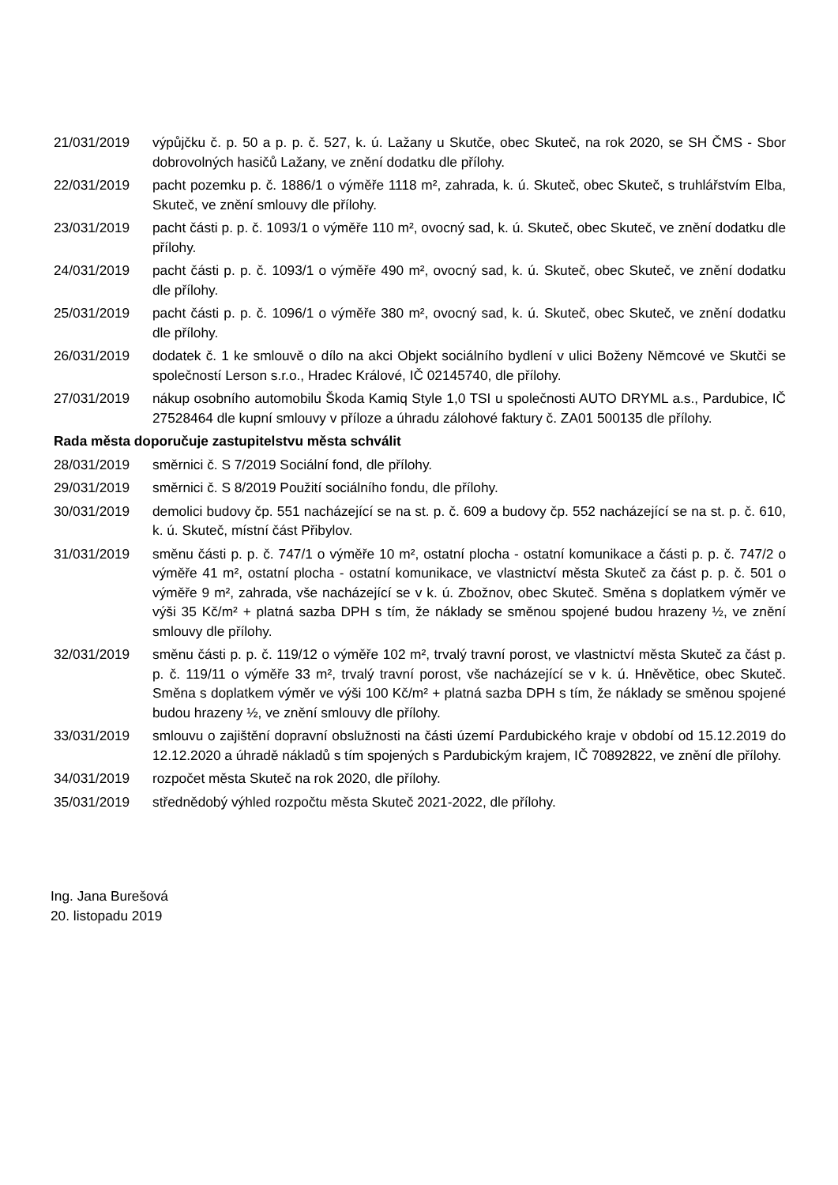21/031/2019 výpůjčku č. p. 50 a p. p. č. 527, k. ú. Lažany u Skutče, obec Skuteč, na rok 2020, se SH ČMS - Sbor dobrovolných hasičů Lažany, ve znění dodatku dle přílohy.
22/031/2019 pacht pozemku p. č. 1886/1 o výměře 1118 m², zahrada, k. ú. Skuteč, obec Skuteč, s truhlářstvím Elba, Skuteč, ve znění smlouvy dle přílohy.
23/031/2019 pacht části p. p. č. 1093/1 o výměře 110 m², ovocný sad, k. ú. Skuteč, obec Skuteč, ve znění dodatku dle přílohy.
24/031/2019 pacht části p. p. č. 1093/1 o výměře 490 m², ovocný sad, k. ú. Skuteč, obec Skuteč, ve znění dodatku dle přílohy.
25/031/2019 pacht části p. p. č. 1096/1 o výměře 380 m², ovocný sad, k. ú. Skuteč, obec Skuteč, ve znění dodatku dle přílohy.
26/031/2019 dodatek č. 1 ke smlouvě o dílo na akci Objekt sociálního bydlení v ulici Boženy Němcové ve Skutči se společností Lerson s.r.o., Hradec Králové, IČ 02145740, dle přílohy.
27/031/2019 nákup osobního automobilu Škoda Kamiq Style 1,0 TSI u společnosti AUTO DRYML a.s., Pardubice, IČ 27528464 dle kupní smlouvy v příloze a úhradu zálohové faktury č. ZA01 500135 dle přílohy.
Rada města doporučuje zastupitelstvu města schválit
28/031/2019 směrnici č. S 7/2019 Sociální fond, dle přílohy.
29/031/2019 směrnici č. S 8/2019 Použití sociálního fondu, dle přílohy.
30/031/2019 demolici budovy čp. 551 nacházející se na st. p. č. 609 a budovy čp. 552 nacházející se na st. p. č. 610, k. ú. Skuteč, místní část Přibylov.
31/031/2019 směnu části p. p. č. 747/1 o výměře 10 m², ostatní plocha - ostatní komunikace a části p. p. č. 747/2 o výměře 41 m², ostatní plocha - ostatní komunikace, ve vlastnictví města Skuteč za část p. p. č. 501 o výměře 9 m², zahrada, vše nacházející se v k. ú. Zbožnov, obec Skuteč. Směna s doplatkem výměr ve výši 35 Kč/m² + platná sazba DPH s tím, že náklady se směnou spojené budou hrazeny ½, ve znění smlouvy dle přílohy.
32/031/2019 směnu části p. p. č. 119/12 o výměře 102 m², trvalý travní porost, ve vlastnictví města Skuteč za část p. p. č. 119/11 o výměře 33 m², trvalý travní porost, vše nacházející se v k. ú. Hněvětice, obec Skuteč. Směna s doplatkem výměr ve výši 100 Kč/m² + platná sazba DPH s tím, že náklady se směnou spojené budou hrazeny ½, ve znění smlouvy dle přílohy.
33/031/2019 smlouvu o zajištění dopravní obslužnosti na části území Pardubického kraje v období od 15.12.2019 do 12.12.2020 a úhradě nákladů s tím spojených s Pardubickým krajem, IČ 70892822, ve znění dle přílohy.
34/031/2019 rozpočet města Skuteč na rok 2020, dle přílohy.
35/031/2019 střednědobý výhled rozpočtu města Skuteč 2021-2022, dle přílohy.
Ing. Jana Burešová
20. listopadu 2019